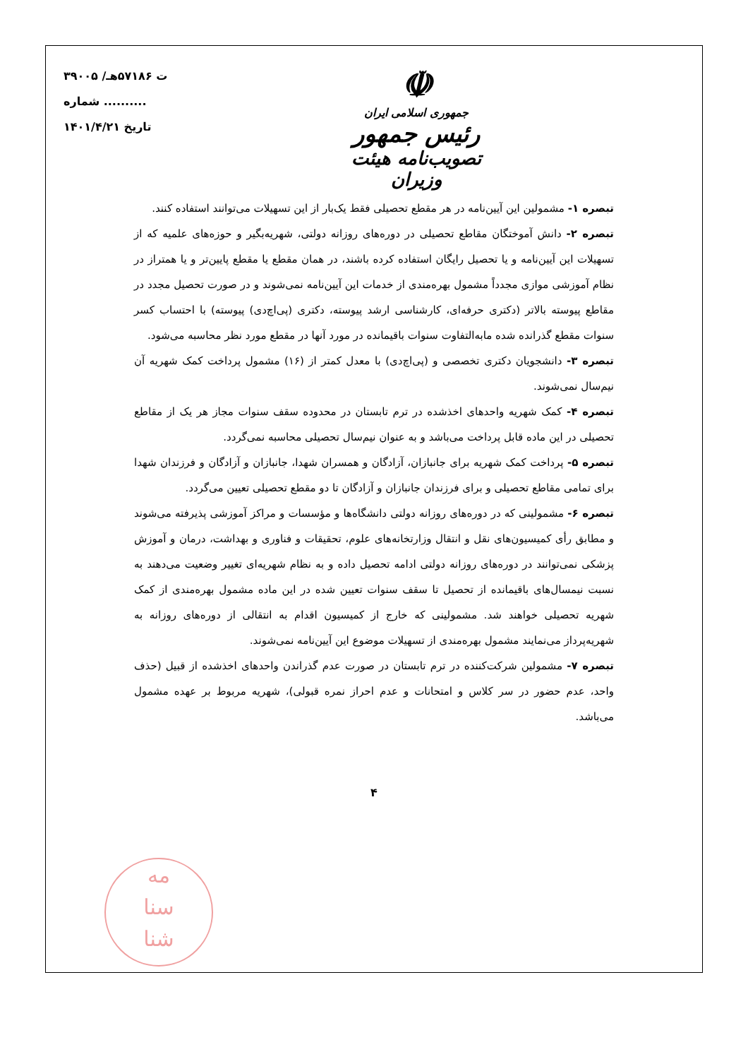۳۹۰۰۵ /ت ۵۷۱۸۶هـ
شماره ..........
تاریخ ۱۴۰۱/۴/۲۱
☫
جمهوری اسلامی ایران
رئیس جمهور
تصویب‌نامه هیئت وزیران
تبصره ۱- مشمولین این آیین‌نامه در هر مقطع تحصیلی فقط یک‌بار از این تسهیلات می‌توانند استفاده کنند.
تبصره ۲- دانش آموختگان مقاطع تحصیلی در دوره‌های روزانه دولتی، شهریه‌بگیر و حوزه‌های علمیه که از تسهیلات این آیین‌نامه و یا تحصیل رایگان استفاده کرده باشند، در همان مقطع یا مقطع پایین‌تر و یا همتراز در نظام آموزشی موازی مجدداً مشمول بهره‌مندی از خدمات این آیین‌نامه نمی‌شوند و در صورت تحصیل مجدد در مقاطع پیوسته بالاتر (دکتری حرفه‌ای، کارشناسی ارشد پیوسته، دکتری (پی‌اچ‌دی) پیوسته) با احتساب کسر سنوات مقطع گذرانده شده مابه‌التفاوت سنوات باقیمانده در مورد آنها در مقطع مورد نظر محاسبه می‌شود.
تبصره ۳- دانشجویان دکتری تخصصی و (پی‌اچ‌دی) با معدل کمتر از (۱۶) مشمول پرداخت کمک شهریه آن نیم‌سال نمی‌شوند.
تبصره ۴- کمک شهریه واحدهای اخذشده در ترم تابستان در محدوده سقف سنوات مجاز هر یک از مقاطع تحصیلی در این ماده قابل پرداخت می‌باشد و به عنوان نیم‌سال تحصیلی محاسبه نمی‌گردد.
تبصره ۵- پرداخت کمک شهریه برای جانبازان، آزادگان و همسران شهدا، جانبازان و آزادگان و فرزندان شهدا برای تمامی مقاطع تحصیلی و برای فرزندان جانبازان و آزادگان تا دو مقطع تحصیلی تعیین می‌گردد.
تبصره ۶- مشمولینی که در دوره‌های روزانه دولتی دانشگاه‌ها و مؤسسات و مراکز آموزشی پذیرفته می‌شوند و مطابق رأی کمیسیون‌های نقل و انتقال وزارتخانه‌های علوم، تحقیقات و فناوری و بهداشت، درمان و آموزش پزشکی نمی‌توانند در دوره‌های روزانه دولتی ادامه تحصیل داده و به نظام شهریه‌ای تغییر وضعیت می‌دهند به نسبت نیمسال‌های باقیمانده از تحصیل تا سقف سنوات تعیین شده در این ماده مشمول بهره‌مندی از کمک شهریه تحصیلی خواهند شد. مشمولینی که خارج از کمیسیون اقدام به انتقالی از دوره‌های روزانه به شهریه‌پرداز می‌نمایند مشمول بهره‌مندی از تسهیلات موضوع این آیین‌نامه نمی‌شوند.
تبصره ۷- مشمولین شرکت‌کننده در ترم تابستان در صورت عدم گذراندن واحدهای اخذشده از قبیل (حذف واحد، عدم حضور در سر کلاس و امتحانات و عدم احراز نمره قبولی)، شهریه مربوط بر عهده مشمول می‌باشد.
۴
مه
سنا
شنا